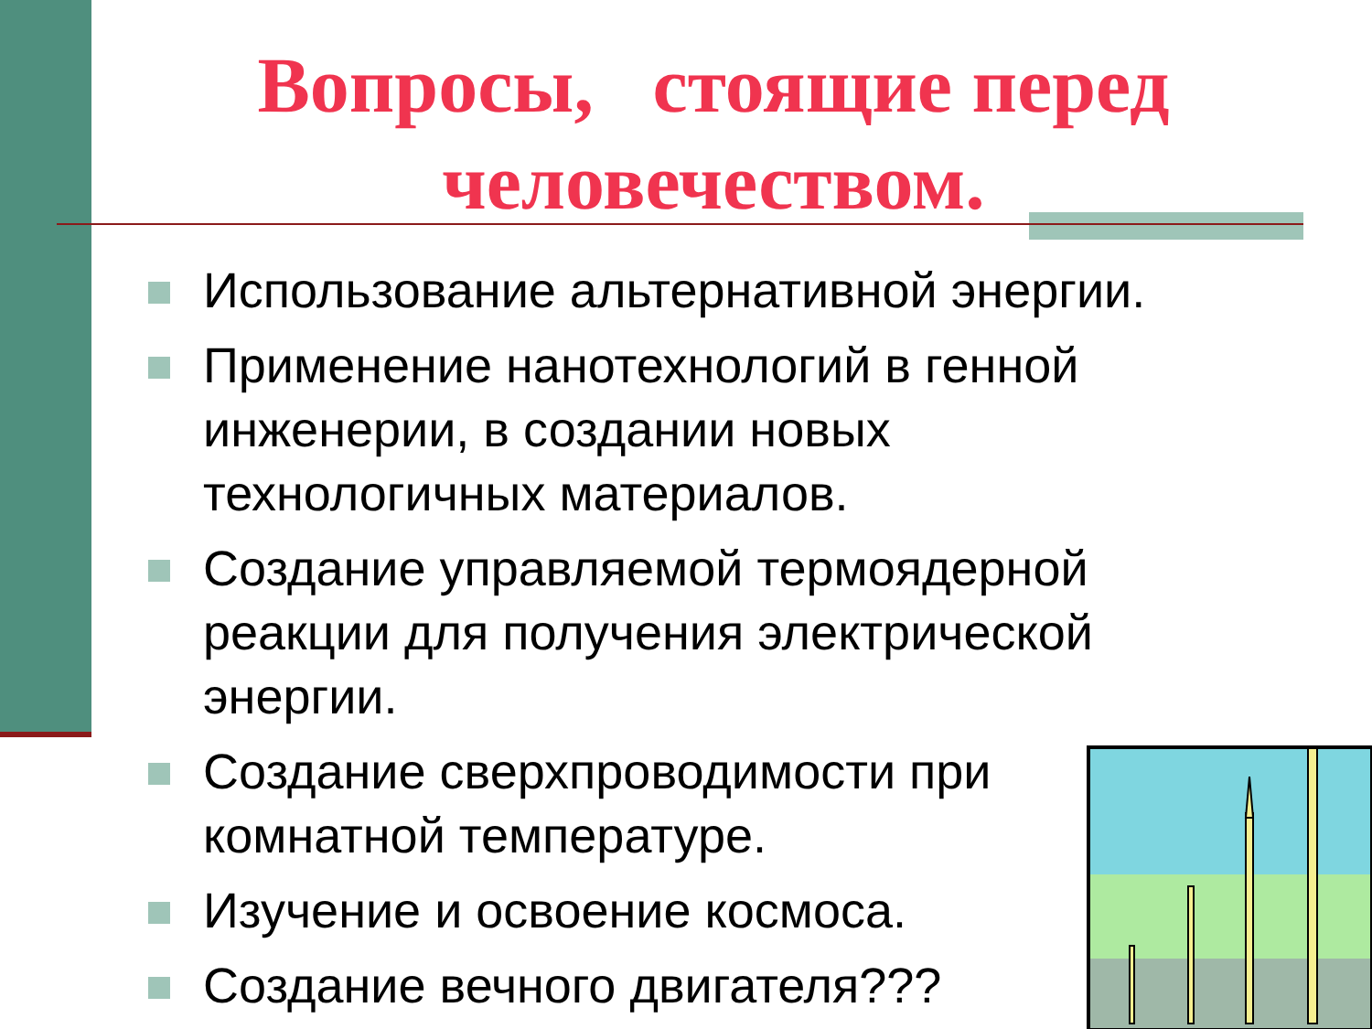Вопросы, стоящие перед человечеством.
Использование альтернативной энергии.
Применение нанотехнологий в генной инженерии, в создании новых технологичных материалов.
Создание управляемой термоядерной реакции для получения электрической энергии.
Создание сверхпроводимости при комнатной температуре.
Изучение и освоение космоса.
Создание вечного двигателя???